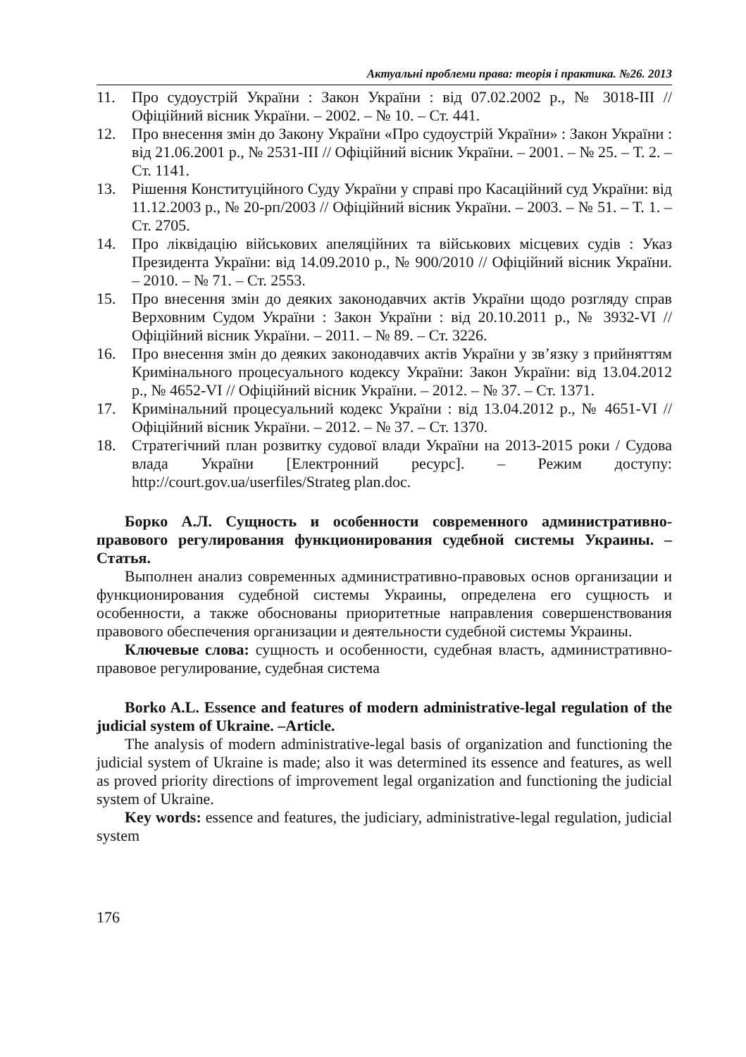Актуальні проблеми права: теорія і практика. №26. 2013
11. Про судоустрій України : Закон України : від 07.02.2002 р., № 3018-III // Офіційний вісник України. – 2002. – № 10. – Ст. 441.
12. Про внесення змін до Закону України «Про судоустрій України» : Закон України : від 21.06.2001 р., № 2531-III // Офіційний вісник України. – 2001. – № 25. – Т. 2. – Ст. 1141.
13. Рішення Конституційного Суду України у справі про Касаційний суд України: від 11.12.2003 р., № 20-рп/2003 // Офіційний вісник України. – 2003. – № 51. – Т. 1. – Ст. 2705.
14. Про ліквідацію військових апеляційних та військових місцевих судів : Указ Президента України: від 14.09.2010 р., № 900/2010 // Офіційний вісник України. – 2010. – № 71. – Ст. 2553.
15. Про внесення змін до деяких законодавчих актів України щодо розгляду справ Верховним Судом України : Закон України : від 20.10.2011 р., № 3932-VI // Офіційний вісник України. – 2011. – № 89. – Ст. 3226.
16. Про внесення змін до деяких законодавчих актів України у зв’язку з прийняттям Кримінального процесуального кодексу України: Закон України: від 13.04.2012 р., № 4652-VI // Офіційний вісник України. – 2012. – № 37. – Ст. 1371.
17. Кримінальний процесуальний кодекс України : від 13.04.2012 р., № 4651-VI // Офіційний вісник України. – 2012. – № 37. – Ст. 1370.
18. Стратегічний план розвитку судової влади України на 2013-2015 роки / Судова влада України [Електронний ресурс]. – Режим доступу: http://court.gov.ua/userfiles/Strateg plan.doc.
Борко А.Л. Сущность и особенности современного административно-правового регулирования функционирования судебной системы Украины. – Статья.
Выполнен анализ современных административно-правовых основ организации и функционирования судебной системы Украины, определена его сущность и особенности, а также обоснованы приоритетные направления совершенствования правового обеспечения организации и деятельности судебной системы Украины.
Ключевые слова: сущность и особенности, судебная власть, административно-правовое регулирование, судебная система
Borko A.L. Essence and features of modern administrative-legal regulation of the judicial system of Ukraine. –Article.
The analysis of modern administrative-legal basis of organization and functioning the judicial system of Ukraine is made; also it was determined its essence and features, as well as proved priority directions of improvement legal organization and functioning the judicial system of Ukraine.
Key words: essence and features, the judiciary, administrative-legal regulation, judicial system
176